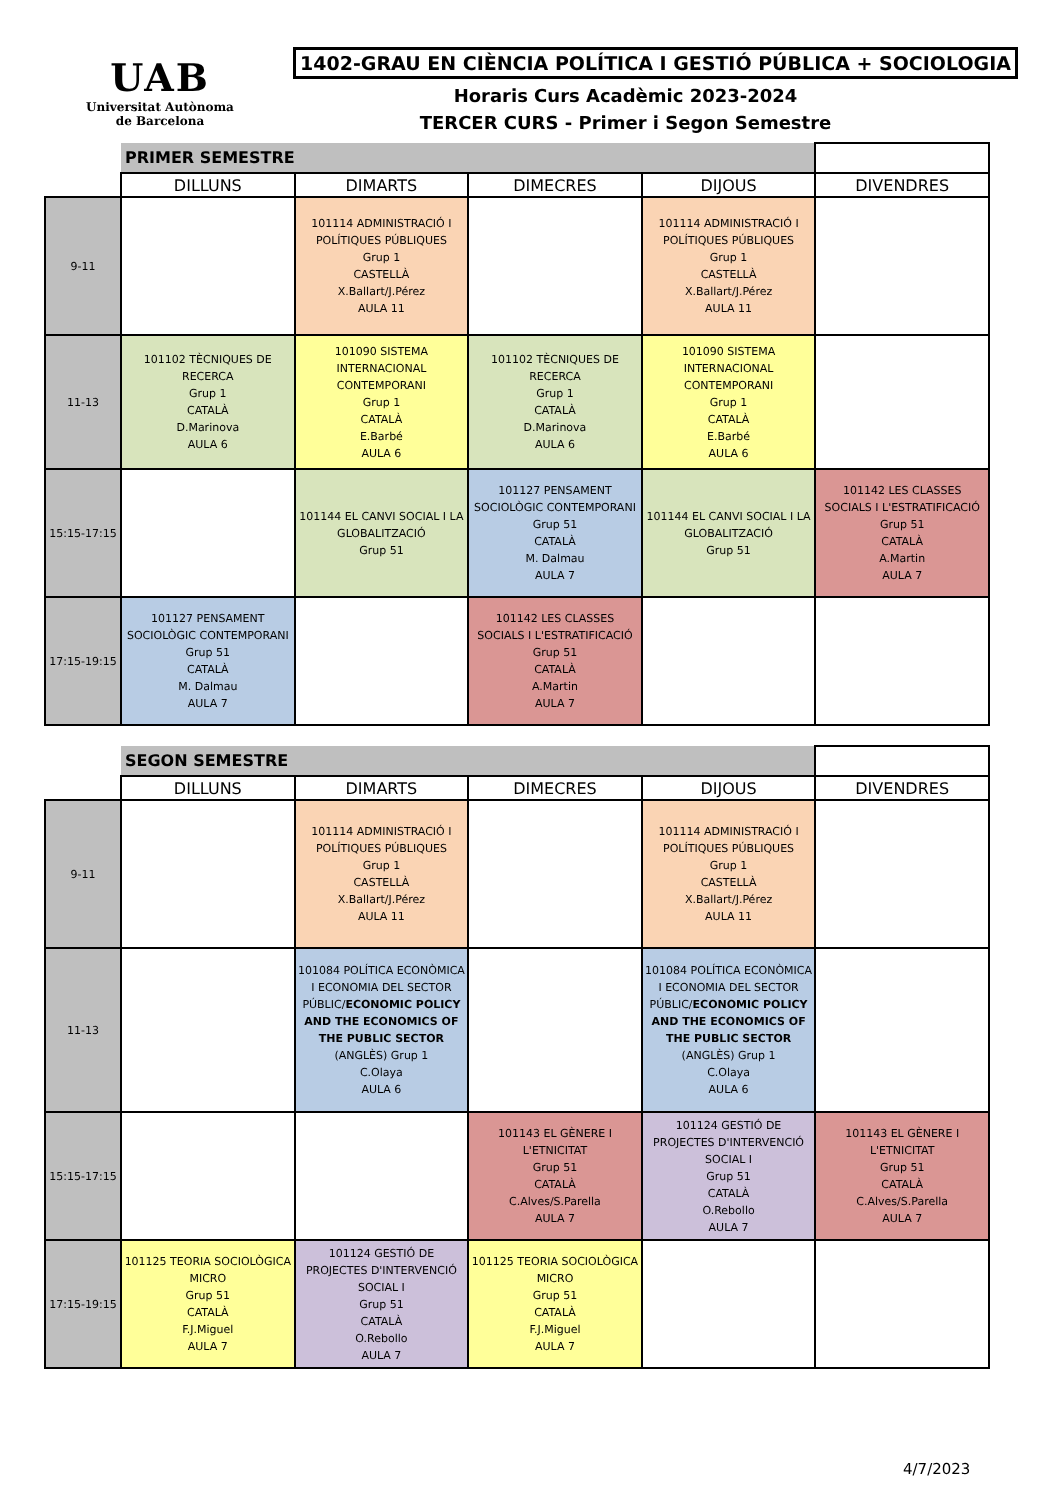UAB
Universitat Autònoma
de Barcelona
1402-GRAU EN CIÈNCIA POLÍTICA I GESTIÓ PÚBLICA + SOCIOLOGIA
Horaris Curs Acadèmic 2023-2024
TERCER CURS - Primer i Segon Semestre
| | PRIMER SEMESTRE | | | | |
| | DILLUNS | DIMARTS | DIMECRES | DIJOUS | DIVENDRES |
| 9-11 | | 101114 ADMINISTRACIÓ I POLÍTIQUES PÚBLIQUES Grup 1 CASTELLÀ X.Ballart/J.Pérez AULA 11 | | 101114 ADMINISTRACIÓ I POLÍTIQUES PÚBLIQUES Grup 1 CASTELLÀ X.Ballart/J.Pérez AULA 11 | |
| 11-13 | 101102 TÈCNIQUES DE RECERCA Grup 1 CATALÀ D.Marinova AULA 6 | 101090 SISTEMA INTERNACIONAL CONTEMPORANI Grup 1 CATALÀ E.Barbé AULA 6 | 101102 TÈCNIQUES DE RECERCA Grup 1 CATALÀ D.Marinova AULA 6 | 101090 SISTEMA INTERNACIONAL CONTEMPORANI Grup 1 CATALÀ E.Barbé AULA 6 | |
| 15:15-17:15 | | 101144 EL CANVI SOCIAL I LA GLOBALITZACIÓ Grup 51 | 101127 PENSAMENT SOCIOLÒGIC CONTEMPORANI Grup 51 CATALÀ M. Dalmau AULA 7 | 101144 EL CANVI SOCIAL I LA GLOBALITZACIÓ Grup 51 | 101142 LES CLASSES SOCIALS I L'ESTRATIFICACIÓ Grup 51 CATALÀ A.Martin AULA 7 |
| 17:15-19:15 | 101127 PENSAMENT SOCIOLÒGIC CONTEMPORANI Grup 51 CATALÀ M. Dalmau AULA 7 | | 101142 LES CLASSES SOCIALS I L'ESTRATIFICACIÓ Grup 51 CATALÀ A.Martin AULA 7 | | |
| | SEGON SEMESTRE | | | | |
| | DILLUNS | DIMARTS | DIMECRES | DIJOUS | DIVENDRES |
| 9-11 | | 101114 ADMINISTRACIÓ I POLÍTIQUES PÚBLIQUES Grup 1 CASTELLÀ X.Ballart/J.Pérez AULA 11 | | 101114 ADMINISTRACIÓ I POLÍTIQUES PÚBLIQUES Grup 1 CASTELLÀ X.Ballart/J.Pérez AULA 11 | |
| 11-13 | | 101084 POLÍTICA ECONÒMICA I ECONOMIA DEL SECTOR PÚBLIC/ ECONOMIC POLICY AND THE ECONOMICS OF THE PUBLIC SECTOR (ANGLÈS) Grup 1 C.Olaya AULA 6 | | 101084 POLÍTICA ECONÒMICA I ECONOMIA DEL SECTOR PÚBLIC/ ECONOMIC POLICY AND THE ECONOMICS OF THE PUBLIC SECTOR (ANGLÈS) Grup 1 C.Olaya AULA 6 | |
| 15:15-17:15 | | | 101143 EL GÈNERE I L'ETNICITAT Grup 51 CATALÀ C.Alves/S.Parella AULA 7 | 101124 GESTIÓ DE PROJECTES D'INTERVENCIÓ SOCIAL I Grup 51 CATALÀ O.Rebollo AULA 7 | 101143 EL GÈNERE I L'ETNICITAT Grup 51 CATALÀ C.Alves/S.Parella AULA 7 |
| 17:15-19:15 | 101125 TEORIA SOCIOLÒGICA MICRO Grup 51 CATALÀ F.J.Miguel AULA 7 | 101124 GESTIÓ DE PROJECTES D'INTERVENCIÓ SOCIAL I Grup 51 CATALÀ O.Rebollo AULA 7 | 101125 TEORIA SOCIOLÒGICA MICRO Grup 51 CATALÀ F.J.Miguel AULA 7 | | |
4/7/2023